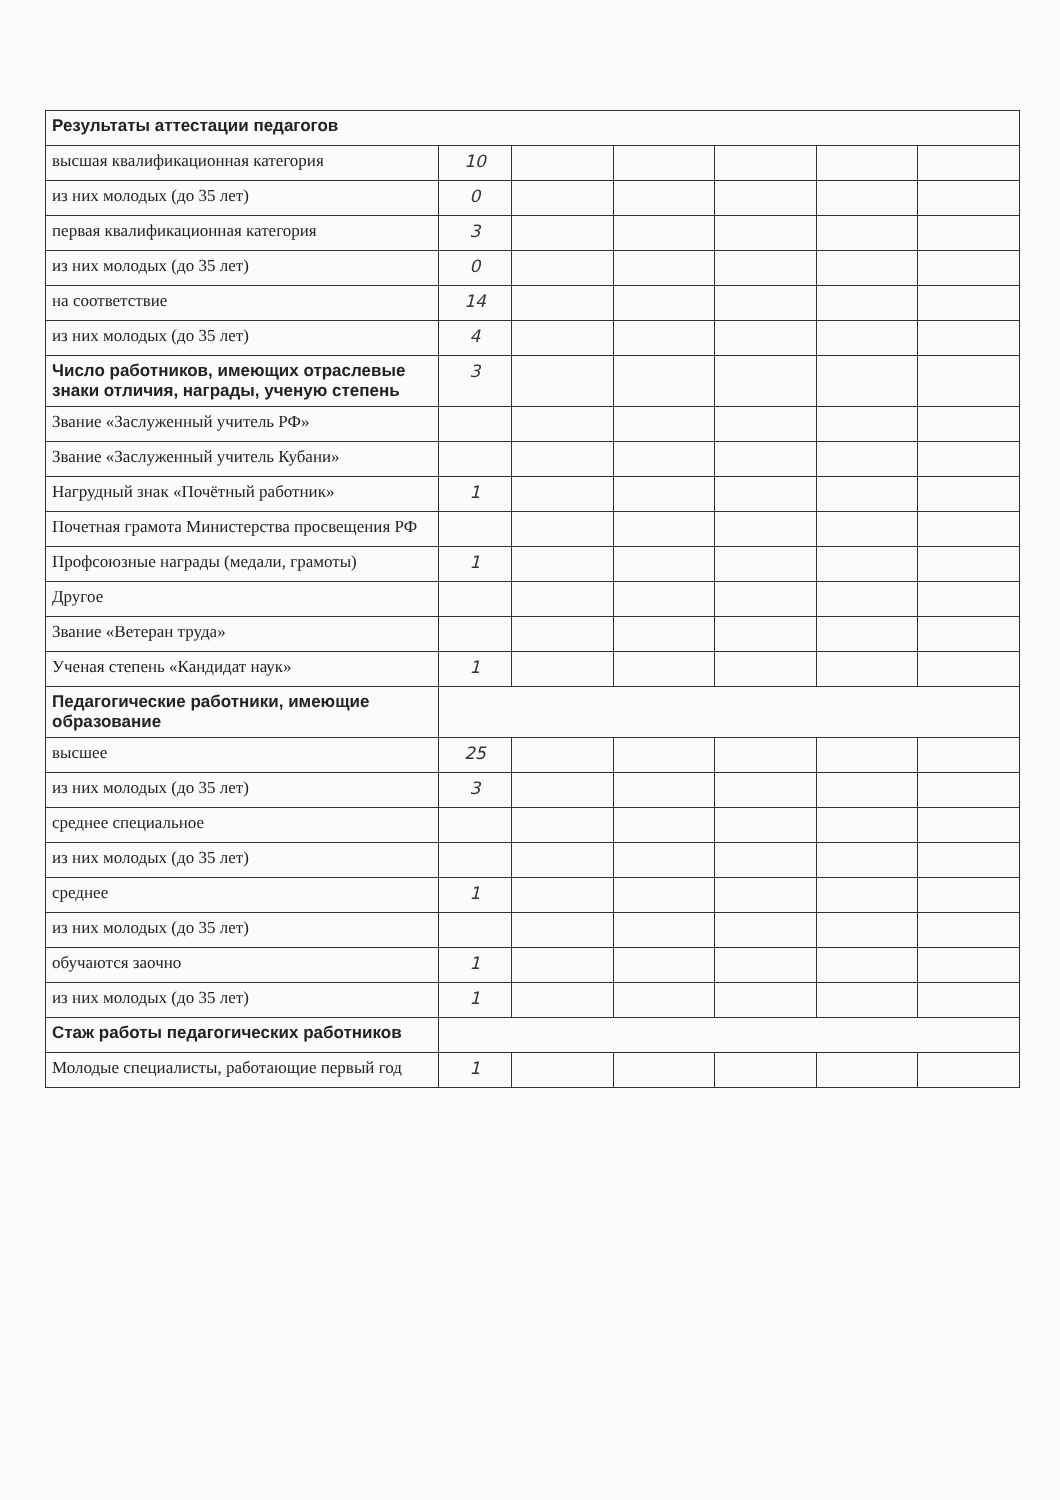| Результаты аттестации педагогов | | | | | | |
| высшая квалификационная категория | 10 | | | | | |
| из них молодых (до 35 лет) | 0 | | | | | |
| первая квалификационная категория | 3 | | | | | |
| из них молодых (до 35 лет) | 0 | | | | | |
| на соответствие | 14 | | | | | |
| из них молодых (до 35 лет) | 4 | | | | | |
| Число работников, имеющих отраслевые знаки отличия, награды, ученую степень | 3 | | | | | |
| Звание «Заслуженный учитель РФ» | | | | | | |
| Звание «Заслуженный учитель Кубани» | | | | | | |
| Нагрудный знак «Почётный работник» | 1 | | | | | |
| Почетная грамота Министерства просвещения РФ | | | | | | |
| Профсоюзные награды (медали, грамоты) | 1 | | | | | |
| Другое | | | | | | |
| Звание «Ветеран труда» | | | | | | |
| Ученая степень «Кандидат наук» | 1 | | | | | |
| Педагогические работники, имеющие образование | | | | | | |
| высшее | 25 | | | | | |
| из них молодых (до 35 лет) | 3 | | | | | |
| среднее специальное | | | | | | |
| из них молодых (до 35 лет) | | | | | | |
| среднее | 1 | | | | | |
| из них молодых (до 35 лет) | | | | | | |
| обучаются заочно | 1 | | | | | |
| из них молодых (до 35 лет) | 1 | | | | | |
| Стаж работы педагогических работников | | | | | | |
| Молодые специалисты, работающие первый год | 1 | | | | | |